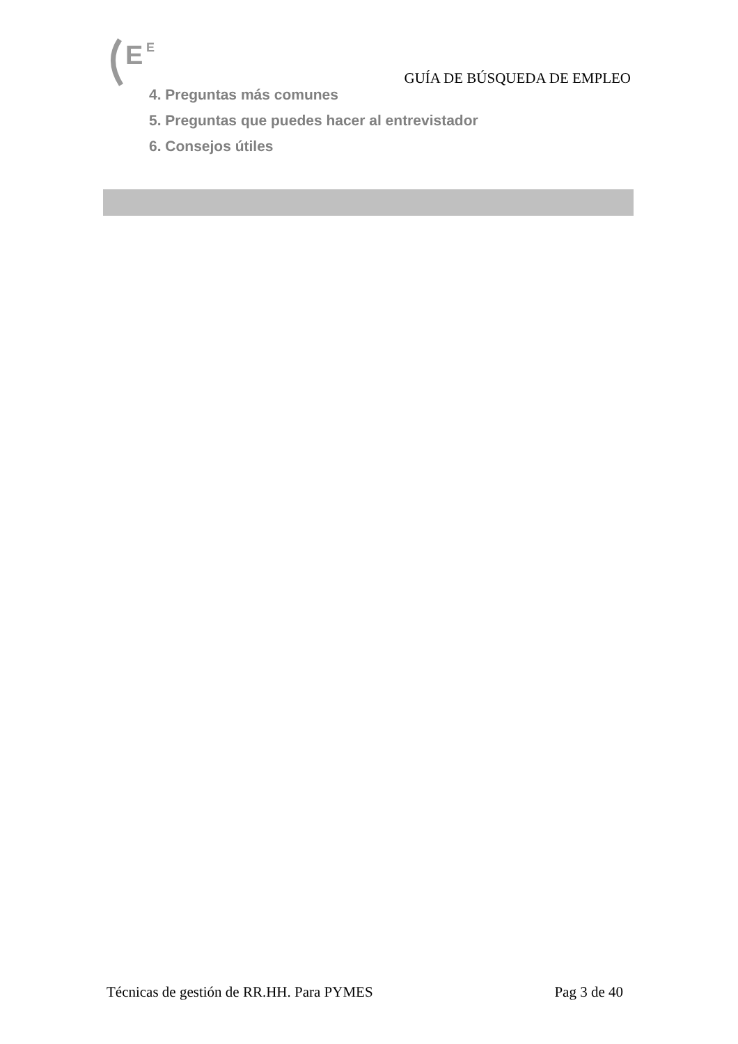E
E
GUÍA DE BÚSQUEDA DE EMPLEO
4. Preguntas más comunes
5. Preguntas que puedes hacer al entrevistador
6. Consejos útiles
Técnicas de gestión de RR.HH. Para PYMES Pag 3 de 40